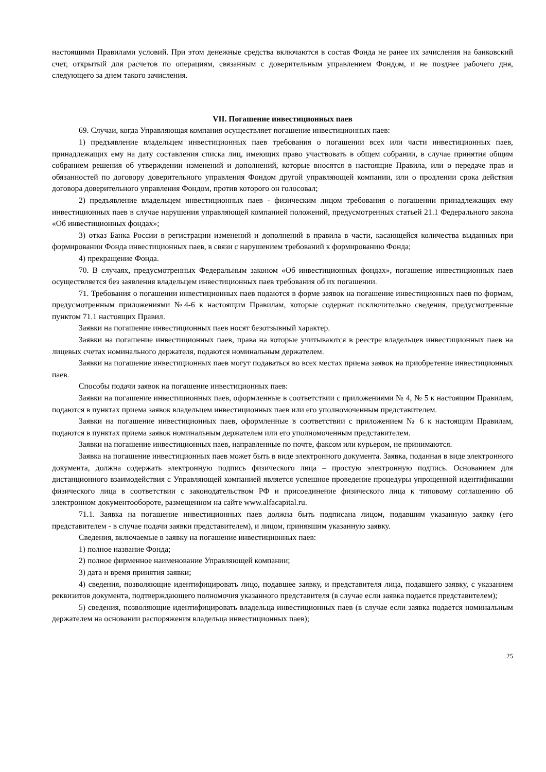настоящими Правилами условий. При этом денежные средства включаются в состав Фонда не ранее их зачисления на банковский счет, открытый для расчетов по операциям, связанным с доверительным управлением Фондом, и не позднее рабочего дня, следующего за днем такого зачисления.
VII. Погашение инвестиционных паев
69. Случаи, когда Управляющая компания осуществляет погашение инвестиционных паев:
1) предъявление владельцем инвестиционных паев требования о погашении всех или части инвестиционных паев, принадлежащих ему на дату составления списка лиц, имеющих право участвовать в общем собрании, в случае принятия общим собранием решения об утверждении изменений и дополнений, которые вносятся в настоящие Правила, или о передаче прав и обязанностей по договору доверительного управления Фондом другой управляющей компании, или о продлении срока действия договора доверительного управления Фондом, против которого он голосовал;
2) предъявление владельцем инвестиционных паев - физическим лицом требования о погашении принадлежащих ему инвестиционных паев в случае нарушения управляющей компанией положений, предусмотренных статьей 21.1 Федерального закона «Об инвестиционных фондах»;
3) отказ Банка России в регистрации изменений и дополнений в правила в части, касающейся количества выданных при формировании Фонда инвестиционных паев, в связи с нарушением требований к формированию Фонда;
4) прекращение Фонда.
70. В случаях, предусмотренных Федеральным законом «Об инвестиционных фондах», погашение инвестиционных паев осуществляется без заявления владельцем инвестиционных паев требования об их погашении.
71. Требования о погашении инвестиционных паев подаются в форме заявок на погашение инвестиционных паев по формам, предусмотренным приложениями №4-6 к настоящим Правилам, которые содержат исключительно сведения, предусмотренные пунктом 71.1 настоящих Правил.
Заявки на погашение инвестиционных паев носят безотзывный характер.
Заявки на погашение инвестиционных паев, права на которые учитываются в реестре владельцев инвестиционных паев на лицевых счетах номинального держателя, подаются номинальным держателем.
Заявки на погашение инвестиционных паев могут подаваться во всех местах приема заявок на приобретение инвестиционных паев.
Способы подачи заявок на погашение инвестиционных паев:
Заявки на погашение инвестиционных паев, оформленные в соответствии с приложениями № 4, № 5 к настоящим Правилам, подаются в пунктах приема заявок владельцем инвестиционных паев или его уполномоченным представителем.
Заявки на погашение инвестиционных паев, оформленные в соответствии с приложением № 6 к настоящим Правилам, подаются в пунктах приема заявок номинальным держателем или его уполномоченным представителем.
Заявки на погашение инвестиционных паев, направленные по почте, факсом или курьером, не принимаются.
Заявка на погашение инвестиционных паев может быть в виде электронного документа. Заявка, поданная в виде электронного документа, должна содержать электронную подпись физического лица – простую электронную подпись. Основанием для дистанционного взаимодействия с Управляющей компанией является успешное проведение процедуры упрощенной идентификации физического лица в соответствии с законодательством РФ и присоединение физического лица к типовому соглашению об электронном документообороте, размещенном на сайте www.alfacapital.ru.
71.1. Заявка на погашение инвестиционных паев должна быть подписана лицом, подавшим указанную заявку (его представителем - в случае подачи заявки представителем), и лицом, принявшим указанную заявку.
Сведения, включаемые в заявку на погашение инвестиционных паев:
1) полное название Фонда;
2) полное фирменное наименование Управляющей компании;
3) дата и время принятия заявки;
4) сведения, позволяющие идентифицировать лицо, подавшее заявку, и представителя лица, подавшего заявку, с указанием реквизитов документа, подтверждающего полномочия указанного представителя (в случае если заявка подается представителем);
5) сведения, позволяющие идентифицировать владельца инвестиционных паев (в случае если заявка подается номинальным держателем на основании распоряжения владельца инвестиционных паев);
25